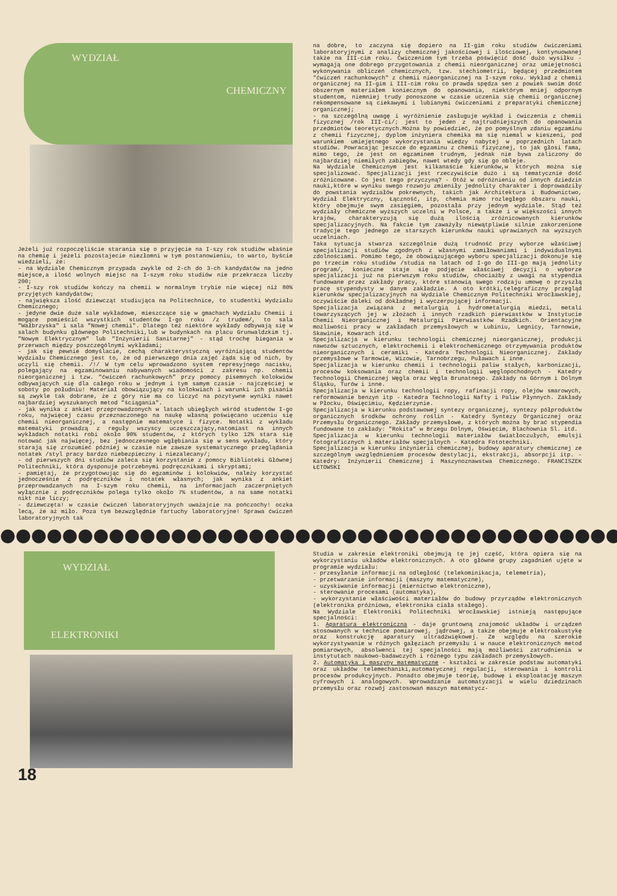WYDZIAŁ
CHEMICZNY
Jeżeli już rozpoczęliście starania się o przyjęcie na I-szy rok studiów właśnie na chemię i jeżeli pozostajecie niezłomni w tym postanowieniu, to warto, byście wiedzieli, że:
- na Wydziale Chemicznym przypada zwykle od 2-ch do 3-ch kandydatów na jedno miejsce,a ilość wolnych miejsc na I-szym roku studiów nie przekracza liczby 200;
- I-szy rok studiów kończy na chemii w normalnym trybie nie więcej niż 80% przyjętych kandydatów;
- największa ilość dziewcząt studiująca na Politechnice, to studentki Wydziału Chemicznego;
- jedyne dwie duże sale wykładowe, mieszczące się w gmachach Wydziału Chemii i mogące pomieścić wszystkich studentów I-go roku /z trudem/, to sala "Wałbrzyska" i sala "Nowej chemii". Dlatego też niektóre wykłady odbywają się w salach budynku głównego Politechniki,lub w budynkach na placu Grunwaldzkim tj. "Nowym Elektrycznym" lub "Inżynierii Sanitarnej" - stąd trochę biegania w przerwach między poszczególnymi wykładami;
- jak się pewnie domyślacie, cechą charakterystyczną wyróżniającą studentów Wydziału Chemicznego jest to, że od pierwszego dnia zajęć żąda się od nich, by uczyli się chemii. /!/ W tym celu wprowadzono system represyjnego nacisku, polegający na egzaminowaniu nabywanych wiadomości z zakresu np. chemii nieorganicznej i tzw. "ćwiczeń rachunkowych" przy pomocy pisemnych kolokwiów odbywających się dla całego roku w jednym i tym samym czasie - najczęściej w soboty po południu! Materiał obowiązujący na kolokwiach i warunki ich pisania są zwykle tak dobrane, że z góry nie ma co liczyć na pozytywne wyniki nawet najbardziej wyszukanych metod "ściągania".
- jak wynika z ankiet przeprowadzonych w latach ubiegłych wśród studentów I-go roku, najwięcej czasu przeznaczonego na naukę własną poświęcano uczeniu się chemii nieorganicznej, a następnie matematyce i fizyce. Notatki z wykładu matematyki prowadzą z reguły wszyscy uczęszczający,natomiast na innych wykładach notatki robi około 90% studentów, z których tylko 12% stara się notować jak najwięcej, bez jednoczesnego wgłębiania się w sens wykładu, który starają się zrozumieć później w czasie nie zawsze systematycznego przeglądania notatek /styl pracy bardzo niebezpieczny i niezalecany/;
- od pierwszych dni studiów zaleca się korzystanie z pomocy Biblioteki Głównej Politechniki, która dysponuje potrzebnymi podręcznikami i skryptami;
- pamiętaj, że przygotowując się do egzaminów i kolokwiów, należy korzystać jednocześnie z podręczników i notatek własnych; jak wynika z ankiet przeprowadzanych na I-szym roku chemii, na informacjach zaczerpniętych wyłącznie z podręczników polega tylko około 7% studentów, a na same notatki nikt nie liczy;
- dziewczęta! w czasie ćwiczeń laboratoryjnych uważajcie na pończochy! oczka lecą, że aż miło. Poza tym bezwzględnie fartuchy laboratoryjne! Sprawa ćwiczeń laboratoryjnych tak
na dobre, to zaczyna się dopiero na II-gim roku studiów ćwiczeniami laboratoryjnymi z analizy chemicznej jakościowej i ilościowej, kontynuowanej także na III-cim roku. Ćwiczeniom tym trzeba poświęcić dość dużo wysiłku - wymagają one dobrego przygotowania z chemii nieorganicznej oraz umiejętności wykonywania obliczeń chemicznych, tzw. stechiometrii, będącej przedmiotem "ćwiczeń rachunkowych" z chemii nieorganicznej na I-szym roku. Wykład z chemii organicznej na II-gim i III-cim roku co prawda spędza sen z powiek swoim dość obszernym materiałem koniecznym do opanowania, niektórym mniej odpornym studentom, niemniej trudy ponoszone w czasie uczenia się chemii organicznej rekompensowane są ciekawymi i lubianymi ćwiczeniami z preparatyki chemicznej organicznej;
- na szczególną uwagę i wyróżnienie zasługuje wykład i ćwiczenia z chemii fizycznej /rok III-ci/; jest to jeden z najtrudniejszych do opanowania przedmiotów teoretycznych.Można by powiedzieć, że po pomyślnym zdaniu egzaminu z chemii fizycznej, dyplom inżyniera chemika ma się niemal w kieszeni, pod warunkiem umiejętnego wykorzystania wiedzy nabytej w poprzednich latach studiów. Powracając jeszcze do egzaminu z chemii fizycznej, to jak głosi fama, mimo tego, że jest on egzaminem trudnym, jednak nie bywa zaliczony do najbardziej niemiłych zabiegów, nawet wtedy gdy się go obleje.
Na Wydziale Chemicznym jest kilkanaście kierunków,w których można się specjalizować. Specjalizacji jest rzeczywiście dużo i są tematycznie dość zróżnicowane. Co jest tego przyczyną? - Otóż w odróżnieniu od innych dziedzin nauki,które w wyniku swego rozwoju zmieniły jednolity charakter i doprowadziły do powstania wydziałów pokrewnych, takich jak Architektura i Budownictwo, Wydział Elektryczny, Łączność, itp, chemia mimo rozległego obszaru nauki, który obejmuje swym zasięgiem, pozostała przy jednym wydziale. Stąd też wydziały chemiczne wyższych uczelni w Polsce, a także i w większości innych krajów, charakteryzują się dużą ilością zróżnicowanych kierunków specjalizacyjnych. Na fakcie tym zaważyły niewątpliwie silnie zakorzenione tradycje tego jednego ze starszych kierunków nauki uprawianych na wyższych uczelniach.
Taka sytuacja stwarza szczególnie dużą trudność przy wyborze właściwej specjalizacji studiów zgodnych z własnymi zamiłowaniami i indywidualnymi zdolnościami. Pomimo tego, że obowiązującego wyboru specjalizacji dokonuje się po trzecim roku studiów /studia na latach od I-go do III-go mają jednolity program/, konieczne staje się podjęcie właściwej decyzji o wyborze specjalizacji już na pierwszym roku studiów, chociażby z uwagi na stypendia fundowane przez zakłady pracy, które stanowią swego rodzaju umowę o przyszłą pracę stypendysty w danym zakładzie. A oto krótki,telegraficzny przegląd kierunków specjalizacyjnych na Wydziale Chemicznym Politechniki Wrocławskiej, oczywiście daleki od dokładnej i wyczerpującej informacji.
Specjalizacja związana z metalurgią i hydrometalurgią miedzi, metali towarzyszących jej w złożach i innych rzadkich pierwiastków w Instytucie Chemii Nieorganicznej i Metalurgii Pierwiastków Rzadkich. Orientacyjne możliwości pracy w zakładach przemysłowych w Lubiniu, Legnicy, Tarnowie, Skawinie, Kowarach itd.
Specjalizacja w kierunku technologii chemicznej nieorganicznej, produkcji nawozów sztucznych, elektrochemii i elektrochemicznego otrzymywania produktów nieorganicznych i ceramiki - Katedra Technologii Nieorganicznej. Zakłady przemysłowe w Tarmowie, Wizowie, Tarnobrzegu, Puławach i inne.
Specjalizacja w kierunku chemii i technologii paliw stałych, karbonizacji, procesów koksowania oraz chemii i technologii węglopochodnych - Katedry Technologii Chemicznej Węgla oraz Węgla Brunatnego. Zakłady na Górnym i Dolnym Śląsku, Turów i inne.
Specjalizacja w kierunku technologii ropy, rafinacji ropy, olejów smarowych, reformowanie benzyn itp - Katedra Technologii Nafty i Paliw Płynnych. Zakłady w Płocku, Oświęcimiu, Kędzierzynie.
Specjalizacja w kierunku podstawowej syntezy organicznej, syntezy półproduktów organicznych środków ochrony roślin - Katedry Syntezy Organicznej oraz Przemysłu Organicznego. Zakłady przemysłowe, z których można by brać stypendia fundowane to zakłady: "Rokita" w Brzegu Dolnym, Oświęcim, Blachownia Sl. itd.
Specjalizacja w kierunku technologii materiałów światłoczułych, emulsji fotograficznych i materiałów specjalnych - Katedra Fototechniki.
Specjalizacja w kierunku inżynierii chemicznej, budowy aparatury chemicznej ze szczególnym uwzględnieniem procesów destylacji, ekstrakcji, absorpcji itp. - Katedry: Inżynierii Chemicznej i Maszynoznawstwa Chemicznego. FRANCISZEK ŁETOWSKI
WYDZIAŁ
ELEKTRONIKI
18
Studia w zakresie elektroniki obejmują tę jej część, która opiera się na wykorzystaniu układów elektronicznych. A oto główne grupy zagadnień ujęte w programie wydziału:
- przesyłanie informacji na odległość (telekominikacja, telemetria),
- przetwarzanie informacji (maszyny matematyczne),
- uzyskiwanie informacji (miernictwo elektroniczne),
- sterowanie procesami (automatyka),
- wykorzystanie właściwości materiałów do budowy przyrządów elektronicznych (elektronika próżniowa, elektronika ciała stałego).
Na Wydziale Elektroniki Politechniki Wrocławskiej istnieją następujące specjalności:
1. Aparatura elektroniczna - daje gruntowną znajomość układów i urządzeń stosowanych w technice pomiarowej, jądrowej, a także obejmuje elektroakustykę oraz konstrukcję aparatury ultradźwiękowej. Ze względu na szerokie wykorzystywanie w różnych gałęziach przemysłu i w nauce elektronicznych metod pomiarowych, absolwenci tej specjalności mają możliwości zatrudnienia w instytutach naukowo-badawczych i różnego typu zakładach przemysłowych.
2. Automatyka i maszyny matematyczne - kształci w zakresie podstaw automatyki oraz układów telemechaniki,automatycznej regulacji, sterowania i kontroli procesów produkcyjnych. Ponadto obejmuje teorię, budowę i eksploatację maszyn cyfrowych i analogowych. Wprowadzanie automatyzacji w wielu dziedzinach przemysłu oraz rozwój zastosowań maszyn matematycz-